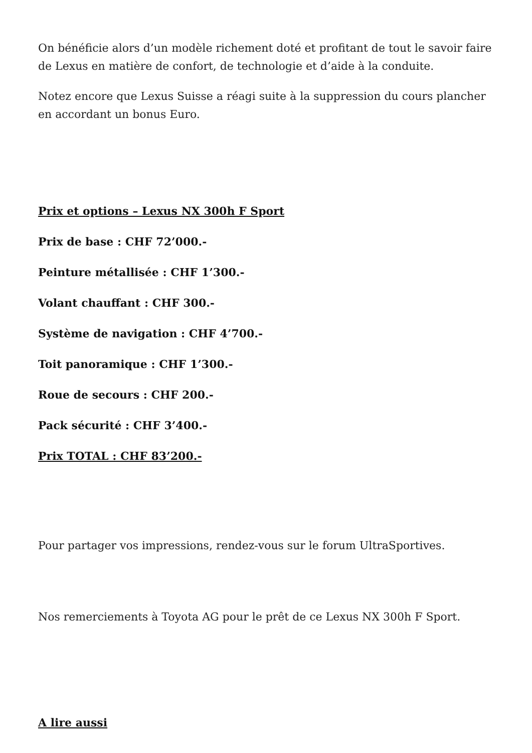On bénéficie alors d’un modèle richement doté et profitant de tout le savoir faire de Lexus en matière de confort, de technologie et d’aide à la conduite.
Notez encore que Lexus Suisse a réagi suite à la suppression du cours plancher en accordant un bonus Euro.
Prix et options – Lexus NX 300h F Sport
Prix de base : CHF 72’000.-
Peinture métallisée : CHF 1’300.-
Volant chauffant : CHF 300.-
Système de navigation : CHF 4’700.-
Toit panoramique : CHF 1’300.-
Roue de secours : CHF 200.-
Pack sécurité : CHF 3’400.-
Prix TOTAL : CHF 83’200.-
Pour partager vos impressions, rendez-vous sur le forum UltraSportives.
Nos remerciements à Toyota AG pour le prêt de ce Lexus NX 300h F Sport.
A lire aussi